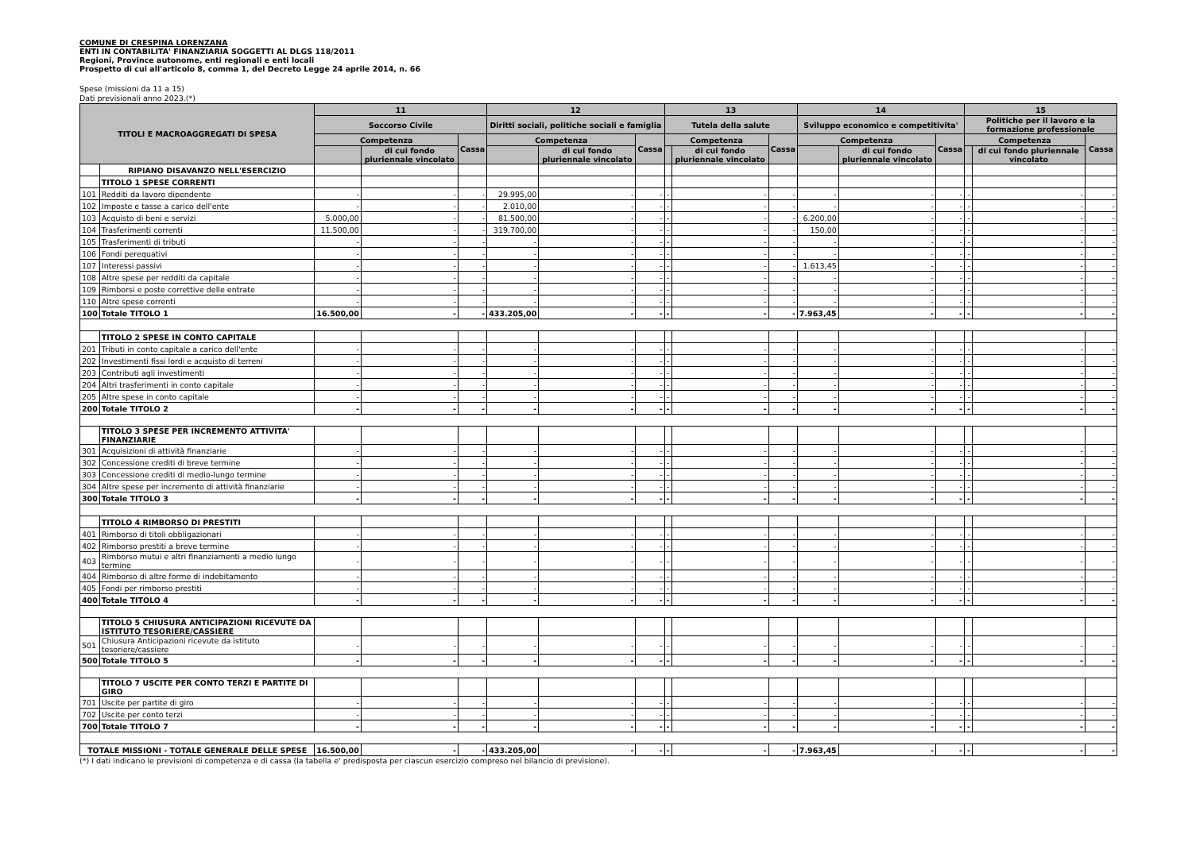COMUNE DI CRESPINA LORENZANA
ENTI IN CONTABILITA' FINANZIARIA SOGGETTI AL DLGS 118/2011
Regioni, Province autonome, enti regionali e enti locali
Prospetto di cui all'articolo 8, comma 1, del Decreto Legge 24 aprile 2014, n. 66
Spese (missioni da 11 a 15)
Dati previsionali anno 2023.(*)
| TITOLI E MACROAGGREGATI DI SPESA | | 11 | | | 12 | | | 13 | | | 14 | | | 15 | | |
| --- | --- | --- | --- | --- | --- | --- | --- | --- | --- | --- | --- | --- | --- | --- | --- | --- |
| | | Soccorso Civile | | | Diritti sociali, politiche sociali e famiglia | | | Tutela della salute | | | Sviluppo economico e competitivita' | | | Politiche per il lavoro e la formazione professionale | | |
| | | Competenza | | Cassa | Competenza | | Cassa | Competenza | | Cassa | Competenza | | Cassa | Competenza | | Cassa |
| | | | di cui fondo pluriennale vincolato | | | di cui fondo pluriennale vincolato | | | di cui fondo pluriennale vincolato | | | di cui fondo pluriennale vincolato | | | di cui fondo pluriennale vincolato | |
| | RIPIANO DISAVANZO NELL'ESERCIZIO | | | | | | | | | | | | | | | |
| | TITOLO 1 SPESE CORRENTI | | | | | | | | | | | | | | | |
| 101 | Redditi da lavoro dipendente | - | - | - | 29.995,00 | - | - | - | - | - | - | - | - | - | - | - |
| 102 | Imposte e tasse a carico dell'ente | - | - | - | 2.010,00 | - | - | - | - | - | - | - | - | - | - | - |
| 103 | Acquisto di beni e servizi | 5.000,00 | - | - | 81.500,00 | - | - | - | - | - | 6.200,00 | - | - | - | - | - |
| 104 | Trasferimenti correnti | 11.500,00 | - | - | 319.700,00 | - | - | - | - | - | 150,00 | - | - | - | - | - |
| 105 | Trasferimenti di tributi | - | - | - | - | - | - | - | - | - | - | - | - | - | - | - |
| 106 | Fondi perequativi | - | - | - | - | - | - | - | - | - | - | - | - | - | - | - |
| 107 | Interessi passivi | - | - | - | - | - | - | - | - | - | 1.613,45 | - | - | - | - | - |
| 108 | Altre spese per redditi da capitale | - | - | - | - | - | - | - | - | - | - | - | - | - | - | - |
| 109 | Rimborsi e poste correttive delle entrate | - | - | - | - | - | - | - | - | - | - | - | - | - | - | - |
| 110 | Altre spese correnti | - | - | - | - | - | - | - | - | - | - | - | - | - | - | - |
| 100 | Totale TITOLO 1 | 16.500,00 | - | - | 433.205,00 | - | - | - | - | - | 7.963,45 | - | - | - | - | - |
| | TITOLO 2 SPESE IN CONTO CAPITALE | | | | | | | | | | | | | | | |
| 201 | Tributi in conto capitale a carico dell'ente | - | - | - | - | - | - | - | - | - | - | - | - | - | - | - |
| 202 | Investimenti fissi lordi e acquisto di terreni | - | - | - | - | - | - | - | - | - | - | - | - | - | - | - |
| 203 | Contributi agli investimenti | - | - | - | - | - | - | - | - | - | - | - | - | - | - | - |
| 204 | Altri trasferimenti in conto capitale | - | - | - | - | - | - | - | - | - | - | - | - | - | - | - |
| 205 | Altre spese in conto capitale | - | - | - | - | - | - | - | - | - | - | - | - | - | - | - |
| 200 | Totale TITOLO 2 | - | - | - | - | - | - | - | - | - | - | - | - | - | - | - |
| | TITOLO 3 SPESE PER INCREMENTO ATTIVITA' FINANZIARIE | | | | | | | | | | | | | | | |
| 301 | Acquisizioni di attività finanziarie | - | - | - | - | - | - | - | - | - | - | - | - | - | - | - |
| 302 | Concessione crediti di breve termine | - | - | - | - | - | - | - | - | - | - | - | - | - | - | - |
| 303 | Concessione crediti di medio-lungo termine | - | - | - | - | - | - | - | - | - | - | - | - | - | - | - |
| 304 | Altre spese per incremento di attività finanziarie | - | - | - | - | - | - | - | - | - | - | - | - | - | - | - |
| 300 | Totale TITOLO 3 | - | - | - | - | - | - | - | - | - | - | - | - | - | - | - |
| | TITOLO 4 RIMBORSO DI PRESTITI | | | | | | | | | | | | | | | |
| 401 | Rimborso di titoli obbligazionari | - | - | - | - | - | - | - | - | - | - | - | - | - | - | - |
| 402 | Rimborso prestiti a breve termine | - | - | - | - | - | - | - | - | - | - | - | - | - | - | - |
| 403 | Rimborso mutui e altri finanziamenti a medio lungo termine | - | - | - | - | - | - | - | - | - | - | - | - | - | - | - |
| 404 | Rimborso di altre forme di indebitamento | - | - | - | - | - | - | - | - | - | - | - | - | - | - | - |
| 405 | Fondi per rimborso prestiti | - | - | - | - | - | - | - | - | - | - | - | - | - | - | - |
| 400 | Totale TITOLO 4 | - | - | - | - | - | - | - | - | - | - | - | - | - | - | - |
| | TITOLO 5 CHIUSURA ANTICIPAZIONI RICEVUTE DA ISTITUTO TESORIERE/CASSIERE | | | | | | | | | | | | | | | |
| 501 | Chiusura Anticipazioni ricevute da istituto tesoriere/cassiere | - | - | - | - | - | - | - | - | - | - | - | - | - | - | - |
| 500 | Totale TITOLO 5 | - | - | - | - | - | - | - | - | - | - | - | - | - | - | - |
| | TITOLO 7 USCITE PER CONTO TERZI E PARTITE DI GIRO | | | | | | | | | | | | | | | |
| 701 | Uscite per partite di giro | - | - | - | - | - | - | - | - | - | - | - | - | - | - | - |
| 702 | Uscite per conto terzi | - | - | - | - | - | - | - | - | - | - | - | - | - | - | - |
| 700 | Totale TITOLO 7 | - | - | - | - | - | - | - | - | - | - | - | - | - | - | - |
| TOTALE MISSIONI - TOTALE GENERALE DELLE SPESE | | 16.500,00 | - | - | 433.205,00 | - | - | - | - | - | 7.963,45 | - | - | - | - | - |
(*) I dati indicano le previsioni di competenza e di cassa (la tabella e' predisposta per ciascun esercizio compreso nel bilancio di previsione).